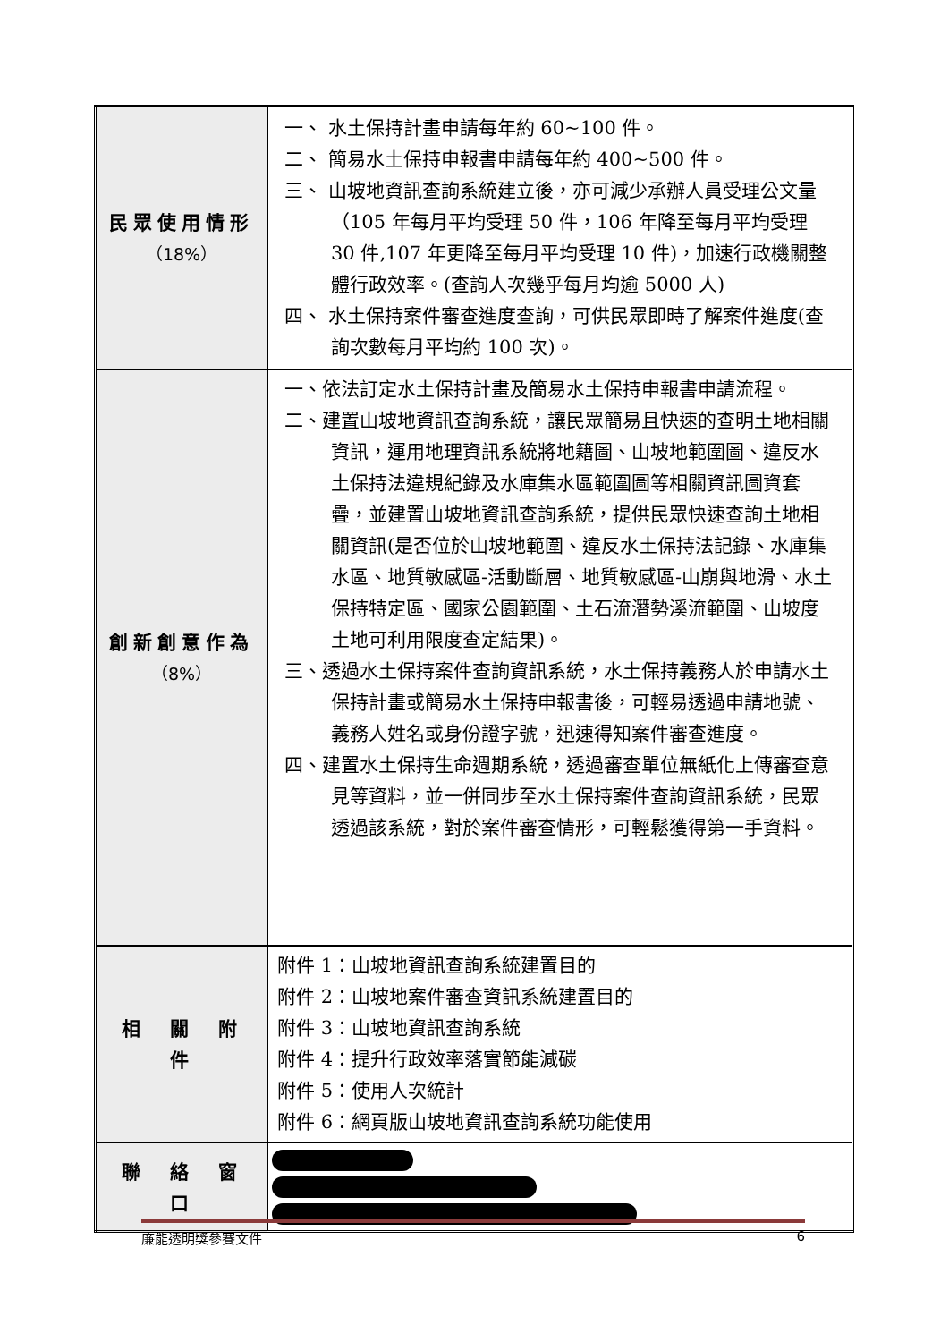| 民眾使用情形 （18%） | 一、 水土保持計畫申請每年約 60~100 件。 二、 簡易水土保持申報書申請每年約 400~500 件。 三、 山坡地資訊查詢系統建立後，亦可減少承辦人員受理公文量（105 年每月平均受理 50 件，106 年降至每月平均受理 30 件,107 年更降至每月平均受理 10 件)，加速行政機關整體行政效率。(查詢人次幾乎每月均逾 5000 人) 四、 水土保持案件審查進度查詢，可供民眾即時了解案件進度(查詢次數每月平均約 100 次)。 |
| 創新創意作為 （8%） | 一、依法訂定水土保持計畫及簡易水土保持申報書申請流程。 二、建置山坡地資訊查詢系統，讓民眾簡易且快速的查明土地相關資訊，運用地理資訊系統將地籍圖、山坡地範圍圖、違反水土保持法違規紀錄及水庫集水區範圍圖等相關資訊圖資套疊，並建置山坡地資訊查詢系統，提供民眾快速查詢土地相關資訊(是否位於山坡地範圍、違反水土保持法記錄、水庫集水區、地質敏感區-活動斷層、地質敏感區-山崩與地滑、水土保持特定區、國家公園範圍、土石流潛勢溪流範圍、山坡度土地可利用限度查定結果)。 三、透過水土保持案件查詢資訊系統，水土保持義務人於申請水土保持計畫或簡易水土保持申報書後，可輕易透過申請地號、義務人姓名或身份證字號，迅速得知案件審查進度。 四、建置水土保持生命週期系統，透過審查單位無紙化上傳審查意見等資料，並一併同步至水土保持案件查詢資訊系統，民眾透過該系統，對於案件審查情形，可輕鬆獲得第一手資料。 |
| 相 關 附 件 | 附件 1：山坡地資訊查詢系統建置目的 附件 2：山坡地案件審查資訊系統建置目的 附件 3：山坡地資訊查詢系統 附件 4：提升行政效率落實節能減碳 附件 5：使用人次統計 附件 6：網頁版山坡地資訊查詢系統功能使用 |
| 聯 絡 窗 口 | |
廉能透明獎參賽文件 6